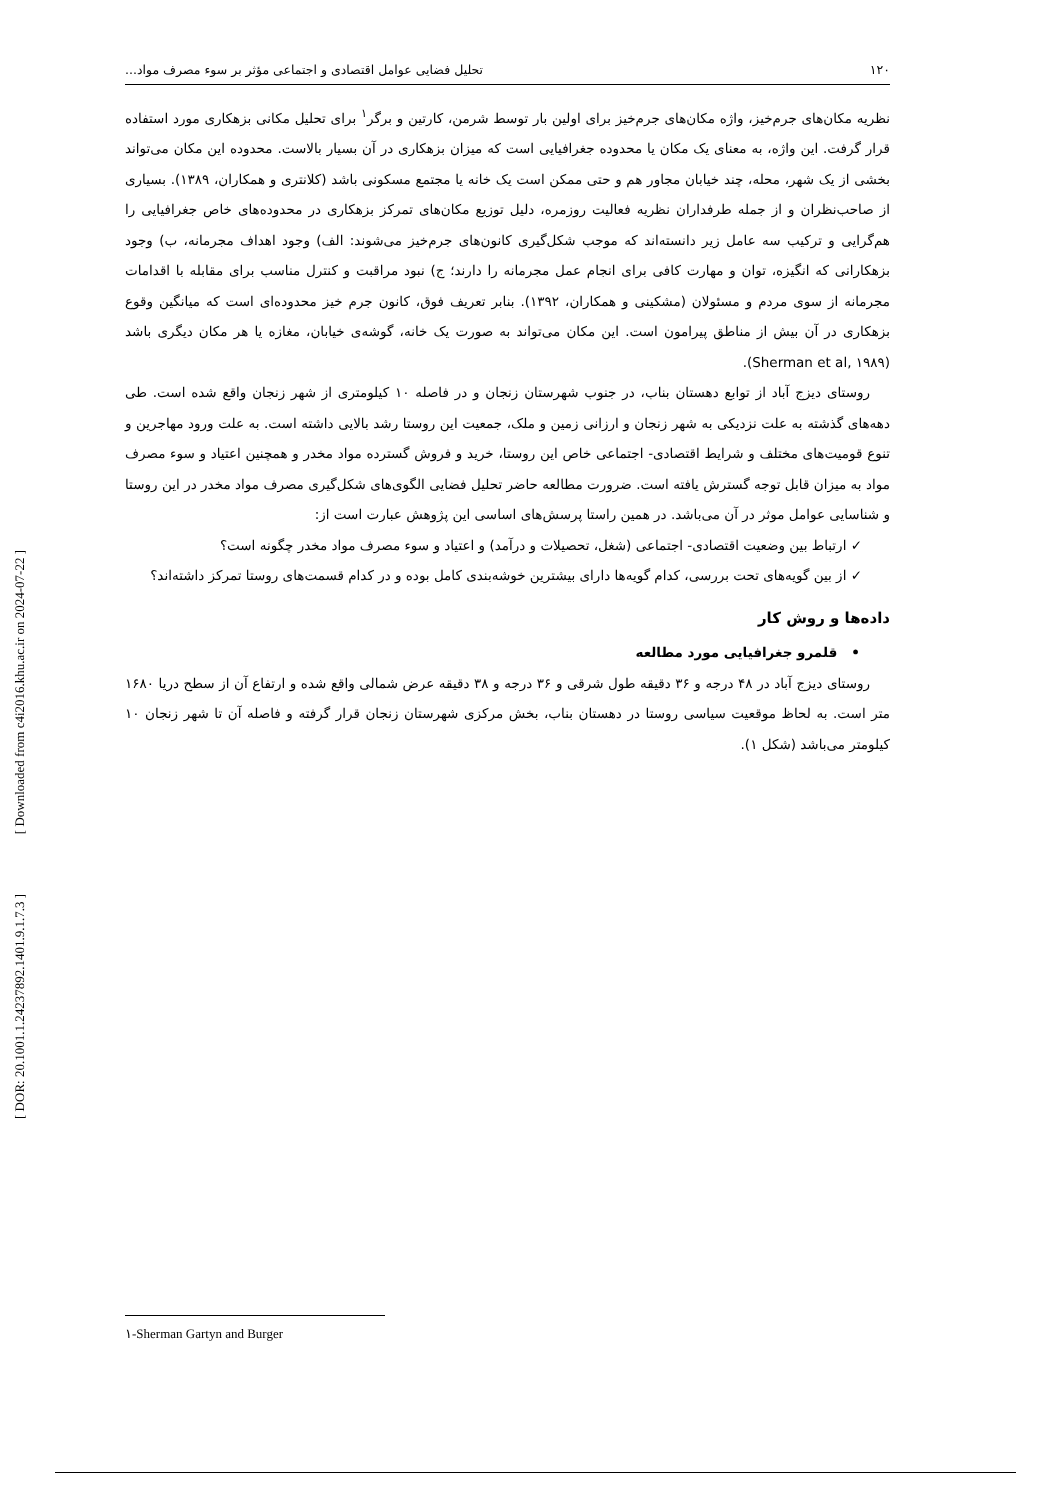۱۲۰ تحلیل فضایی عوامل اقتصادی و اجتماعی مؤثر بر سوء مصرف مواد...
نظریه مکان‌های جرم‌خیز، واژه مکان‌های جرم‌خیز برای اولین بار توسط شرمن، کارتین و برگر<sup>۱</sup> برای تحلیل مکانی بزهکاری مورد استفاده قرار گرفت. این واژه، به معنای یک مکان یا محدوده جغرافیایی است که میزان بزهکاری در آن بسیار بالاست. محدوده این مکان می‌تواند بخشی از یک شهر، محله، چند خیابان مجاور هم و حتی ممکن است یک خانه یا مجتمع مسکونی باشد (کلانتری و همکاران، ۱۳۸۹). بسیاری از صاحب‌نظران و از جمله طرفداران نظریه فعالیت روزمره، دلیل توزیع مکان‌های تمرکز بزهکاری در محدوده‌های خاص جغرافیایی را هم‌گرایی و ترکیب سه عامل زیر دانسته‌اند که موجب شکل‌گیری کانون‌های جرم‌خیز می‌شوند: الف) وجود اهداف مجرمانه، ب) وجود بزهکارانی که انگیزه، توان و مهارت کافی برای انجام عمل مجرمانه را دارند؛ ج) نبود مراقبت و کنترل مناسب برای مقابله با اقدامات مجرمانه از سوی مردم و مسئولان (مشکینی و همکاران، ۱۳۹۲). بنابر تعریف فوق، کانون جرم خیز محدوده‌ای است که میانگین وقوع بزهکاری در آن بیش از مناطق پیرامون است. این مکان می‌تواند به صورت یک خانه، گوشه‌ی خیابان، مغازه یا هر مکان دیگری باشد (Sherman et al, ۱۹۸۹).
روستای دیزج آباد از توابع دهستان بناب، در جنوب شهرستان زنجان و در فاصله ۱۰ کیلومتری از شهر زنجان واقع شده است. طی دهه‌های گذشته به علت نزدیکی به شهر زنجان و ارزانی زمین و ملک، جمعیت این روستا رشد بالایی داشته است. به علت ورود مهاجرین و تنوع قومیت‌های مختلف و شرایط اقتصادی- اجتماعی خاص این روستا، خرید و فروش گسترده مواد مخدر و همچنین اعتیاد و سوء مصرف مواد به میزان قابل توجه گسترش یافته است. ضرورت مطالعه حاضر تحلیل فضایی الگوی‌های شکل‌گیری مصرف مواد مخدر در این روستا و شناسایی عوامل موثر در آن می‌باشد. در همین راستا پرسش‌های اساسی این پژوهش عبارت است از:
✓ ارتباط بین وضعیت اقتصادی- اجتماعی (شغل، تحصیلات و درآمد) و اعتیاد و سوء مصرف مواد مخدر چگونه است؟
✓ از بین گویه‌های تحت بررسی، کدام گویه‌ها دارای بیشترین خوشه‌بندی کامل بوده و در کدام قسمت‌های روستا تمرکز داشته‌اند؟
داده‌ها و روش کار
• قلمرو جغرافیایی مورد مطالعه
روستای دیزج آباد در ۴۸ درجه و ۳۶ دقیقه طول شرقی و ۳۶ درجه و ۳۸ دقیقه عرض شمالی واقع شده و ارتفاع آن از سطح دریا ۱۶۸۰ متر است. به لحاظ موقعیت سیاسی روستا در دهستان بناب، بخش مرکزی شهرستان زنجان قرار گرفته و فاصله آن تا شهر زنجان ۱۰ کیلومتر می‌باشد (شکل ۱).
۱-Sherman Gartyn and Burger
[ Downloaded from c4i2016.khu.ac.ir on 2024-07-22 ]
[ DOR: 20.1001.1.24237892.1401.9.1.7.3 ]